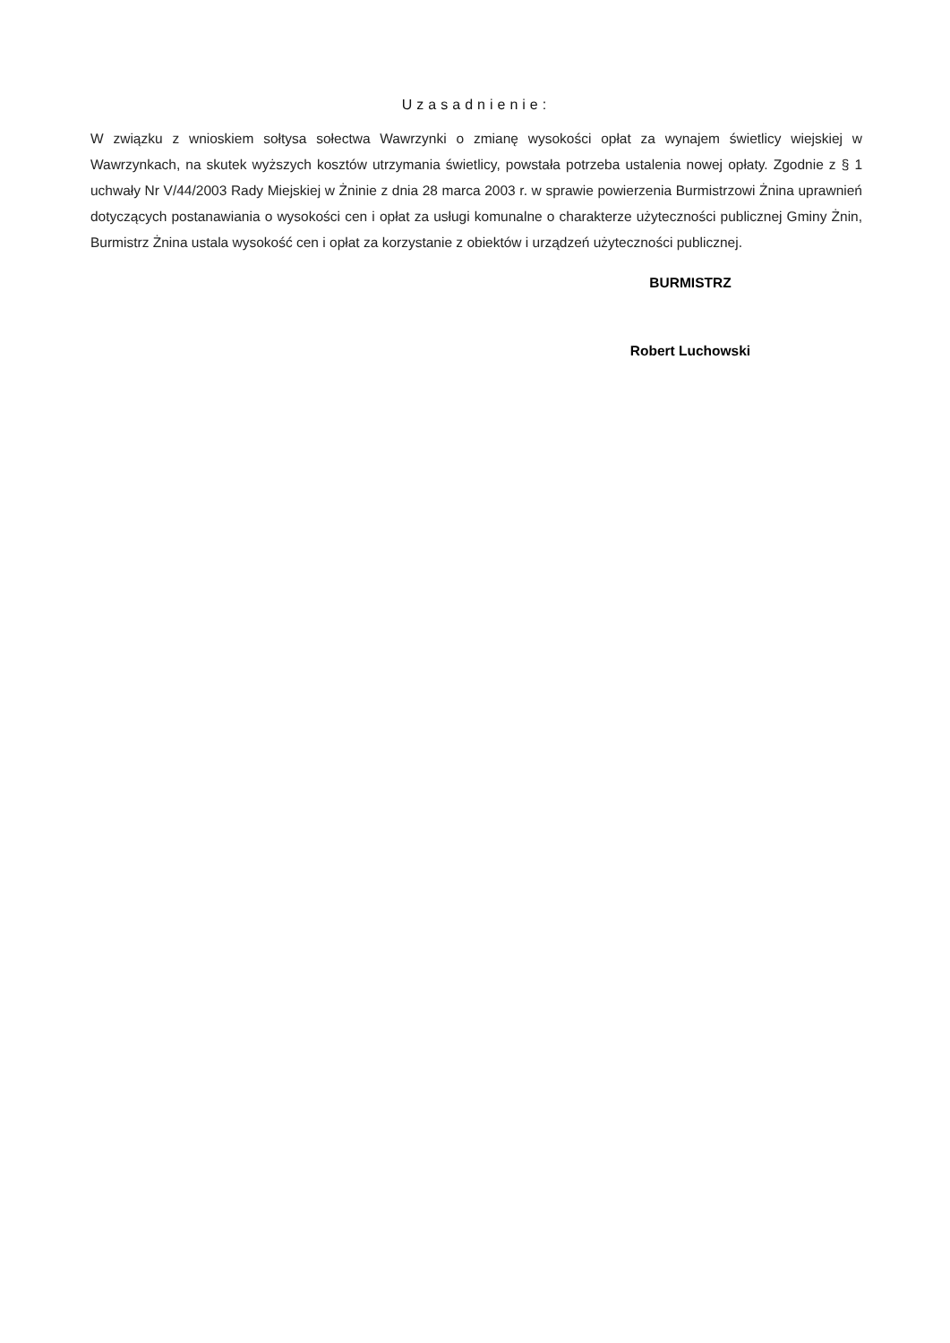Uzasadnienie:
W związku z wnioskiem sołtysa sołectwa Wawrzynki o zmianę wysokości opłat za wynajem świetlicy wiejskiej w Wawrzynkach, na skutek wyższych kosztów utrzymania świetlicy, powstała potrzeba ustalenia nowej opłaty. Zgodnie z § 1 uchwały Nr V/44/2003 Rady Miejskiej w Żninie z dnia 28 marca 2003 r. w sprawie powierzenia Burmistrzowi Żnina uprawnień dotyczących postanawiania o wysokości cen i opłat za usługi komunalne o charakterze użyteczności publicznej Gminy Żnin, Burmistrz Żnina ustala wysokość cen i opłat za korzystanie z obiektów i urządzeń użyteczności publicznej.
BURMISTRZ
Robert Luchowski